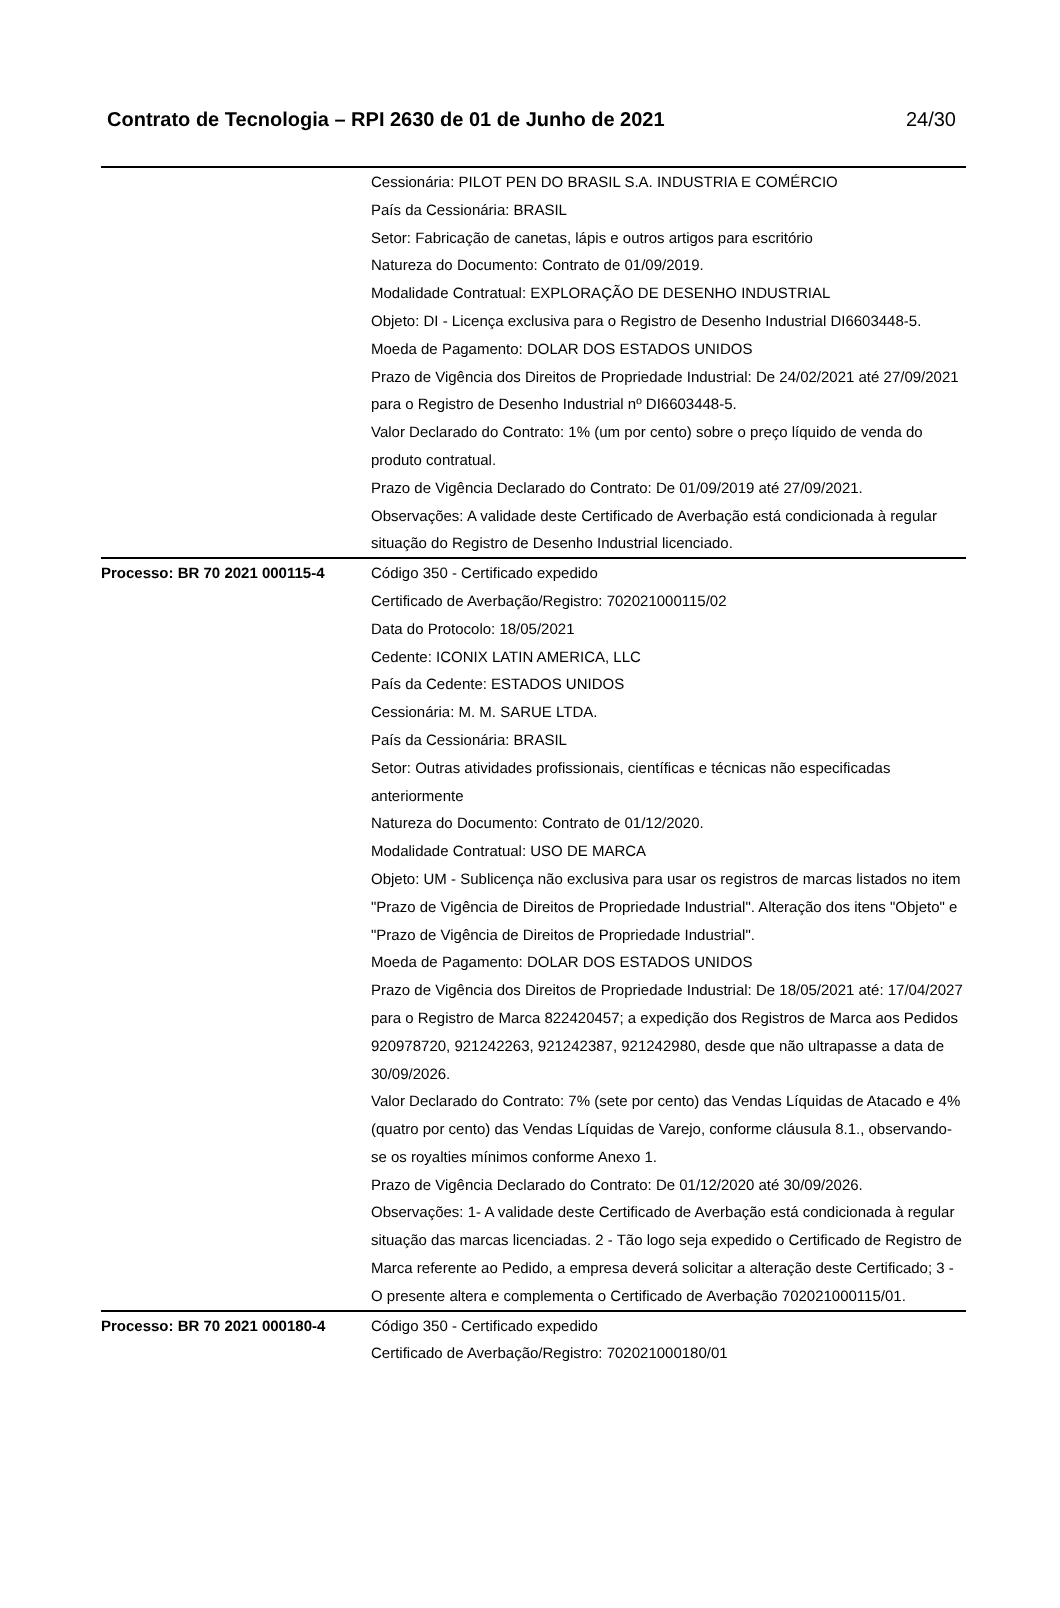Contrato de Tecnologia – RPI 2630 de 01 de Junho de 2021 24/30
| | Cessionária: PILOT PEN DO BRASIL S.A. INDUSTRIA E COMÉRCIO País da Cessionária: BRASIL Setor: Fabricação de canetas, lápis e outros artigos para escritório Natureza do Documento: Contrato de 01/09/2019. Modalidade Contratual: EXPLORAÇÃO DE DESENHO INDUSTRIAL Objeto: DI - Licença exclusiva para o Registro de Desenho Industrial DI6603448-5. Moeda de Pagamento: DOLAR DOS ESTADOS UNIDOS Prazo de Vigência dos Direitos de Propriedade Industrial: De 24/02/2021 até 27/09/2021 para o Registro de Desenho Industrial nº DI6603448-5. Valor Declarado do Contrato: 1% (um por cento) sobre o preço líquido de venda do produto contratual. Prazo de Vigência Declarado do Contrato: De 01/09/2019 até 27/09/2021. Observações: A validade deste Certificado de Averbação está condicionada à regular situação do Registro de Desenho Industrial licenciado. |
| Processo: BR 70 2021 000115-4 | Código 350 - Certificado expedido Certificado de Averbação/Registro: 702021000115/02 Data do Protocolo: 18/05/2021 Cedente: ICONIX LATIN AMERICA, LLC País da Cedente: ESTADOS UNIDOS Cessionária: M. M. SARUE LTDA. País da Cessionária: BRASIL Setor: Outras atividades profissionais, científicas e técnicas não especificadas anteriormente Natureza do Documento: Contrato de 01/12/2020. Modalidade Contratual: USO DE MARCA Objeto: UM - Sublicença não exclusiva para usar os registros de marcas listados no item "Prazo de Vigência de Direitos de Propriedade Industrial". Alteração dos itens "Objeto" e "Prazo de Vigência de Direitos de Propriedade Industrial". Moeda de Pagamento: DOLAR DOS ESTADOS UNIDOS Prazo de Vigência dos Direitos de Propriedade Industrial: De 18/05/2021 até: 17/04/2027 para o Registro de Marca 822420457; a expedição dos Registros de Marca aos Pedidos 920978720, 921242263, 921242387, 921242980, desde que não ultrapasse a data de 30/09/2026. Valor Declarado do Contrato: 7% (sete por cento) das Vendas Líquidas de Atacado e 4% (quatro por cento) das Vendas Líquidas de Varejo, conforme cláusula 8.1., observando-se os royalties mínimos conforme Anexo 1. Prazo de Vigência Declarado do Contrato: De 01/12/2020 até 30/09/2026. Observações: 1- A validade deste Certificado de Averbação está condicionada à regular situação das marcas licenciadas. 2 - Tão logo seja expedido o Certificado de Registro de Marca referente ao Pedido, a empresa deverá solicitar a alteração deste Certificado; 3 - O presente altera e complementa o Certificado de Averbação 702021000115/01. |
| Processo: BR 70 2021 000180-4 | Código 350 - Certificado expedido Certificado de Averbação/Registro: 702021000180/01 |